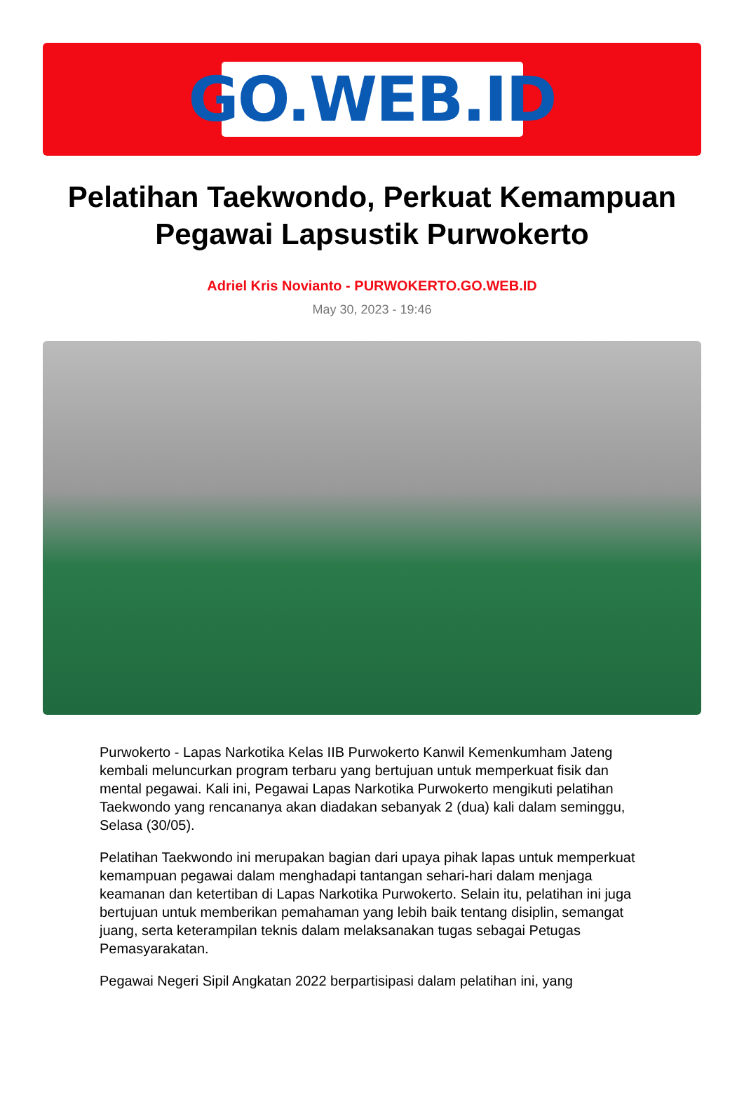GO.WEB.ID
Pelatihan Taekwondo, Perkuat Kemampuan Pegawai Lapsustik Purwokerto
Adriel Kris Novianto - PURWOKERTO.GO.WEB.ID
May 30, 2023 - 19:46
Purwokerto - Lapas Narkotika Kelas IIB Purwokerto Kanwil Kemenkumham Jateng kembali meluncurkan program terbaru yang bertujuan untuk memperkuat fisik dan mental pegawai. Kali ini, Pegawai Lapas Narkotika Purwokerto mengikuti pelatihan Taekwondo yang rencananya akan diadakan sebanyak 2 (dua) kali dalam seminggu, Selasa (30/05).
Pelatihan Taekwondo ini merupakan bagian dari upaya pihak lapas untuk memperkuat kemampuan pegawai dalam menghadapi tantangan sehari-hari dalam menjaga keamanan dan ketertiban di Lapas Narkotika Purwokerto. Selain itu, pelatihan ini juga bertujuan untuk memberikan pemahaman yang lebih baik tentang disiplin, semangat juang, serta keterampilan teknis dalam melaksanakan tugas sebagai Petugas Pemasyarakatan.
Pegawai Negeri Sipil Angkatan 2022 berpartisipasi dalam pelatihan ini, yang